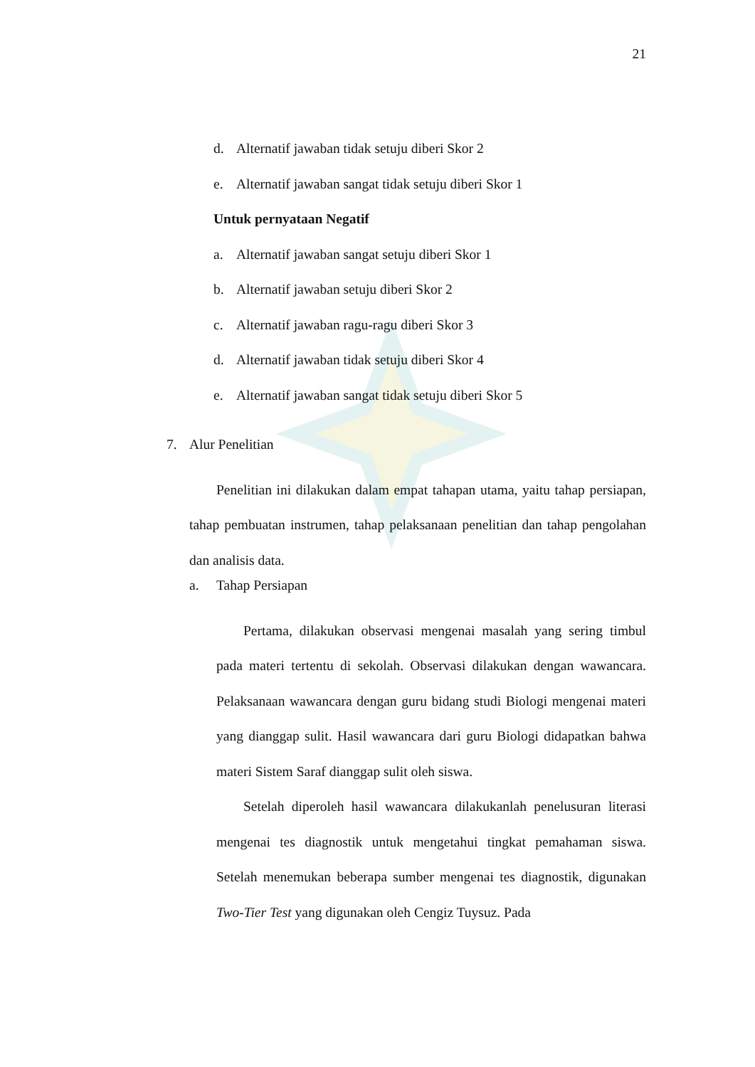21
d. Alternatif jawaban tidak setuju diberi Skor 2
e. Alternatif jawaban sangat tidak setuju diberi Skor 1
Untuk pernyataan Negatif
a. Alternatif jawaban sangat setuju diberi Skor 1
b. Alternatif jawaban setuju diberi Skor 2
c. Alternatif jawaban ragu-ragu diberi Skor 3
d. Alternatif jawaban tidak setuju diberi Skor 4
e. Alternatif jawaban sangat tidak setuju diberi Skor 5
7. Alur Penelitian
Penelitian ini dilakukan dalam empat tahapan utama, yaitu tahap persiapan, tahap pembuatan instrumen, tahap pelaksanaan penelitian dan tahap pengolahan dan analisis data.
a. Tahap Persiapan
Pertama, dilakukan observasi mengenai masalah yang sering timbul pada materi tertentu di sekolah. Observasi dilakukan dengan wawancara. Pelaksanaan wawancara dengan guru bidang studi Biologi mengenai materi yang dianggap sulit. Hasil wawancara dari guru Biologi didapatkan bahwa materi Sistem Saraf dianggap sulit oleh siswa.
Setelah diperoleh hasil wawancara dilakukanlah penelusuran literasi mengenai tes diagnostik untuk mengetahui tingkat pemahaman siswa. Setelah menemukan beberapa sumber mengenai tes diagnostik, digunakan Two-Tier Test yang digunakan oleh Cengiz Tuysuz. Pada